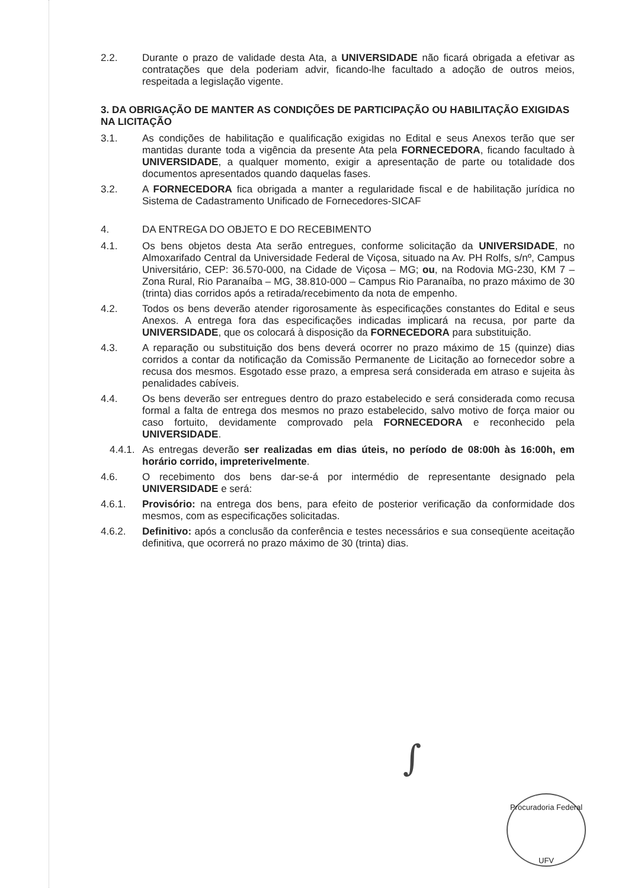2.2. Durante o prazo de validade desta Ata, a UNIVERSIDADE não ficará obrigada a efetivar as contratações que dela poderiam advir, ficando-lhe facultado a adoção de outros meios, respeitada a legislação vigente.
3. DA OBRIGAÇÃO DE MANTER AS CONDIÇÕES DE PARTICIPAÇÃO OU HABILITAÇÃO EXIGIDAS NA LICITAÇÃO
3.1. As condições de habilitação e qualificação exigidas no Edital e seus Anexos terão que ser mantidas durante toda a vigência da presente Ata pela FORNECEDORA, ficando facultado à UNIVERSIDADE, a qualquer momento, exigir a apresentação de parte ou totalidade dos documentos apresentados quando daquelas fases.
3.2. A FORNECEDORA fica obrigada a manter a regularidade fiscal e de habilitação jurídica no Sistema de Cadastramento Unificado de Fornecedores-SICAF
4. DA ENTREGA DO OBJETO E DO RECEBIMENTO
4.1. Os bens objetos desta Ata serão entregues, conforme solicitação da UNIVERSIDADE, no Almoxarifado Central da Universidade Federal de Viçosa, situado na Av. PH Rolfs, s/nº, Campus Universitário, CEP: 36.570-000, na Cidade de Viçosa – MG; ou, na Rodovia MG-230, KM 7 – Zona Rural, Rio Paranaíba – MG, 38.810-000 – Campus Rio Paranaíba, no prazo máximo de 30 (trinta) dias corridos após a retirada/recebimento da nota de empenho.
4.2. Todos os bens deverão atender rigorosamente às especificações constantes do Edital e seus Anexos. A entrega fora das especificações indicadas implicará na recusa, por parte da UNIVERSIDADE, que os colocará à disposição da FORNECEDORA para substituição.
4.3. A reparação ou substituição dos bens deverá ocorrer no prazo máximo de 15 (quinze) dias corridos a contar da notificação da Comissão Permanente de Licitação ao fornecedor sobre a recusa dos mesmos. Esgotado esse prazo, a empresa será considerada em atraso e sujeita às penalidades cabíveis.
4.4. Os bens deverão ser entregues dentro do prazo estabelecido e será considerada como recusa formal a falta de entrega dos mesmos no prazo estabelecido, salvo motivo de força maior ou caso fortuito, devidamente comprovado pela FORNECEDORA e reconhecido pela UNIVERSIDADE.
4.4.1.
As entregas deverão ser realizadas em dias úteis, no período de 08:00h às 16:00h, em horário corrido, impreterivelmente.
4.6. O recebimento dos bens dar-se-á por intermédio de representante designado pela UNIVERSIDADE e será:
4.6.1. Provisório: na entrega dos bens, para efeito de posterior verificação da conformidade dos mesmos, com as especificações solicitadas.
4.6.2. Definitivo: após a conclusão da conferência e testes necessários e sua conseqüente aceitação definitiva, que ocorrerá no prazo máximo de 30 (trinta) dias.
∫
Procuradoria Federal
UFV